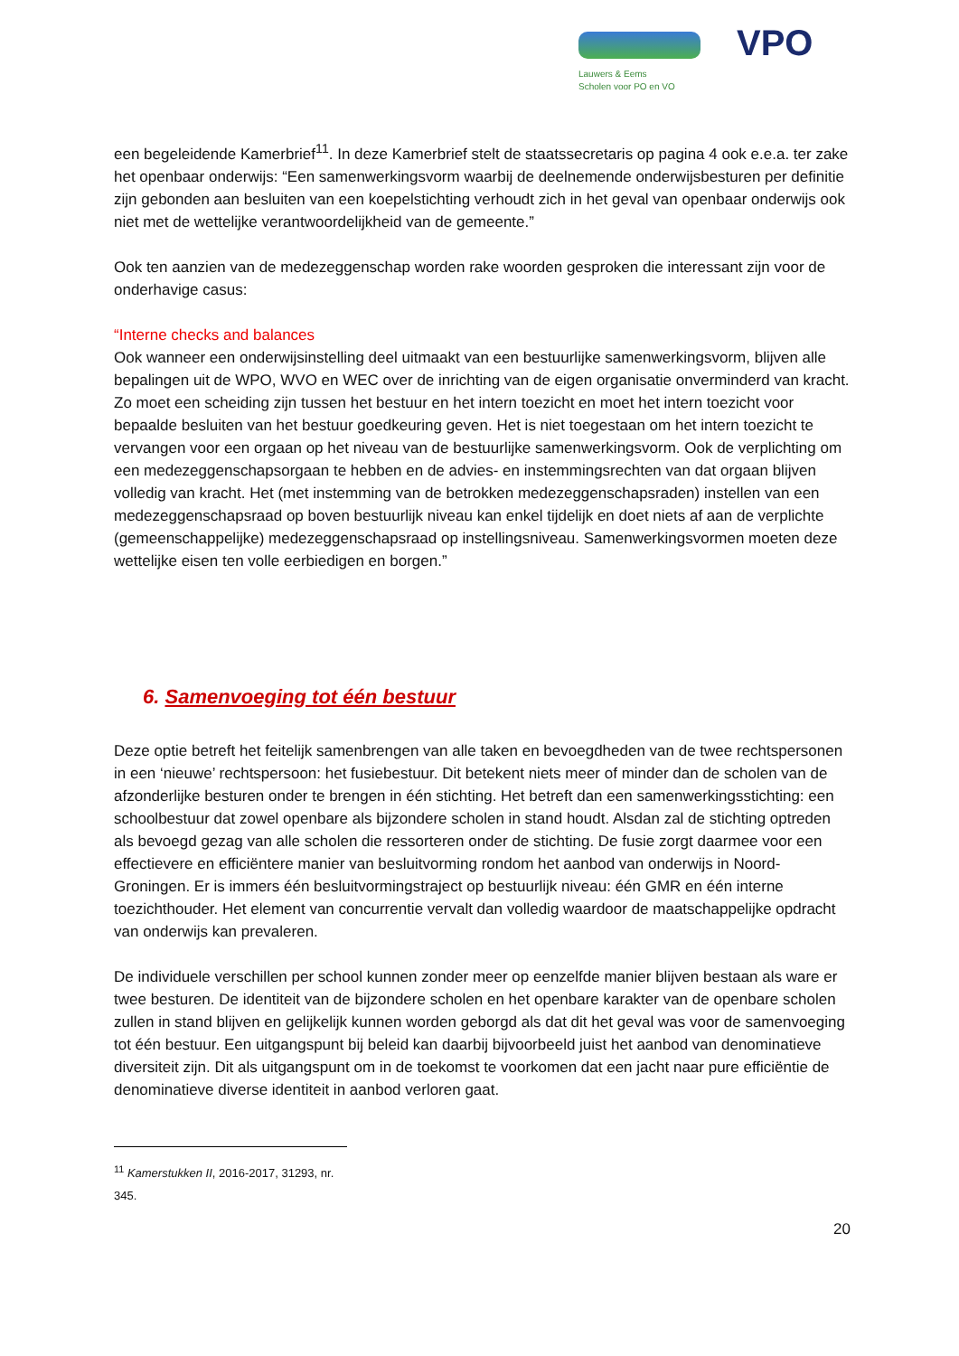Lauwers & Eems
Scholen voor PO en VO
VPO
een begeleidende Kamerbrief<sup>11</sup>. In deze Kamerbrief stelt de staatssecretaris op pagina 4 ook e.e.a. ter zake het openbaar onderwijs: “Een samenwerkingsvorm waarbij de deelnemende onderwijsbesturen per definitie zijn gebonden aan besluiten van een koepelstichting verhoudt zich in het geval van openbaar onderwijs ook niet met de wettelijke verantwoordelijkheid van de gemeente.”
Ook ten aanzien van de medezeggenschap worden rake woorden gesproken die interessant zijn voor de onderhavige casus:
“Interne checks and balances
Ook wanneer een onderwijsinstelling deel uitmaakt van een bestuurlijke samenwerkingsvorm, blijven alle bepalingen uit de WPO, WVO en WEC over de inrichting van de eigen organisatie onverminderd van kracht. Zo moet een scheiding zijn tussen het bestuur en het intern toezicht en moet het intern toezicht voor bepaalde besluiten van het bestuur goedkeuring geven. Het is niet toegestaan om het intern toezicht te vervangen voor een orgaan op het niveau van de bestuurlijke samenwerkingsvorm. Ook de verplichting om een medezeggenschapsorgaan te hebben en de advies- en instemmingsrechten van dat orgaan blijven volledig van kracht. Het (met instemming van de betrokken medezeggenschapsraden) instellen van een medezeggenschapsraad op boven bestuurlijk niveau kan enkel tijdelijk en doet niets af aan de verplichte (gemeenschappelijke) medezeggenschapsraad op instellingsniveau. Samenwerkingsvormen moeten deze wettelijke eisen ten volle eerbiedigen en borgen.”
6. Samenvoeging tot één bestuur
Deze optie betreft het feitelijk samenbrengen van alle taken en bevoegdheden van de twee rechtspersonen in een ‘nieuwe’ rechtspersoon: het fusiebestuur. Dit betekent niets meer of minder dan de scholen van de afzonderlijke besturen onder te brengen in één stichting. Het betreft dan een samenwerkingsstichting: een schoolbestuur dat zowel openbare als bijzondere scholen in stand houdt. Alsdan zal de stichting optreden als bevoegd gezag van alle scholen die ressorteren onder de stichting. De fusie zorgt daarmee voor een effectievere en efficiëntere manier van besluitvorming rondom het aanbod van onderwijs in Noord-Groningen. Er is immers één besluitvormingstraject op bestuurlijk niveau: één GMR en één interne toezichthouder. Het element van concurrentie vervalt dan volledig waardoor de maatschappelijke opdracht van onderwijs kan prevaleren.
De individuele verschillen per school kunnen zonder meer op eenzelfde manier blijven bestaan als ware er twee besturen. De identiteit van de bijzondere scholen en het openbare karakter van de openbare scholen zullen in stand blijven en gelijkelijk kunnen worden geborgd als dat dit het geval was voor de samenvoeging tot één bestuur. Een uitgangspunt bij beleid kan daarbij bijvoorbeeld juist het aanbod van denominatieve diversiteit zijn. Dit als uitgangspunt om in de toekomst te voorkomen dat een jacht naar pure efficiëntie de denominatieve diverse identiteit in aanbod verloren gaat.
<sup>11</sup> Kamerstukken II, 2016-2017, 31293, nr. 345.
20